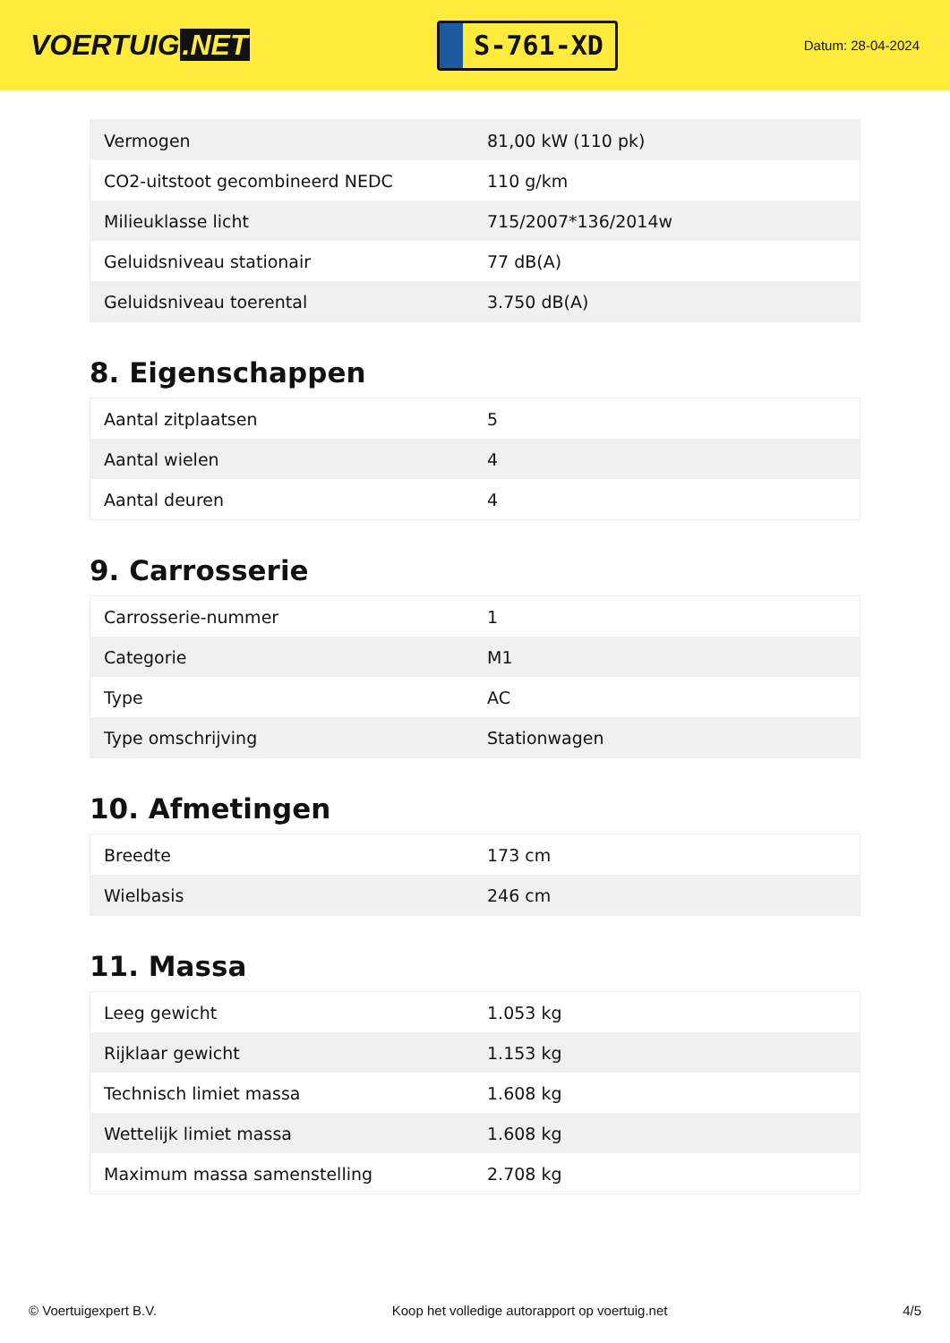VOERTUIG.NET
S-761-XD
Datum: 28-04-2024
| Vermogen | 81,00 kW (110 pk) |
| CO2-uitstoot gecombineerd NEDC | 110 g/km |
| Milieuklasse licht | 715/2007*136/2014w |
| Geluidsniveau stationair | 77 dB(A) |
| Geluidsniveau toerental | 3.750 dB(A) |
8. Eigenschappen
| Aantal zitplaatsen | 5 |
| Aantal wielen | 4 |
| Aantal deuren | 4 |
9. Carrosserie
| Carrosserie-nummer | 1 |
| Categorie | M1 |
| Type | AC |
| Type omschrijving | Stationwagen |
10. Afmetingen
| Breedte | 173 cm |
| Wielbasis | 246 cm |
11. Massa
| Leeg gewicht | 1.053 kg |
| Rijklaar gewicht | 1.153 kg |
| Technisch limiet massa | 1.608 kg |
| Wettelijk limiet massa | 1.608 kg |
| Maximum massa samenstelling | 2.708 kg |
© Voertuigexpert B.V. Koop het volledige autorapport op voertuig.net 4/5